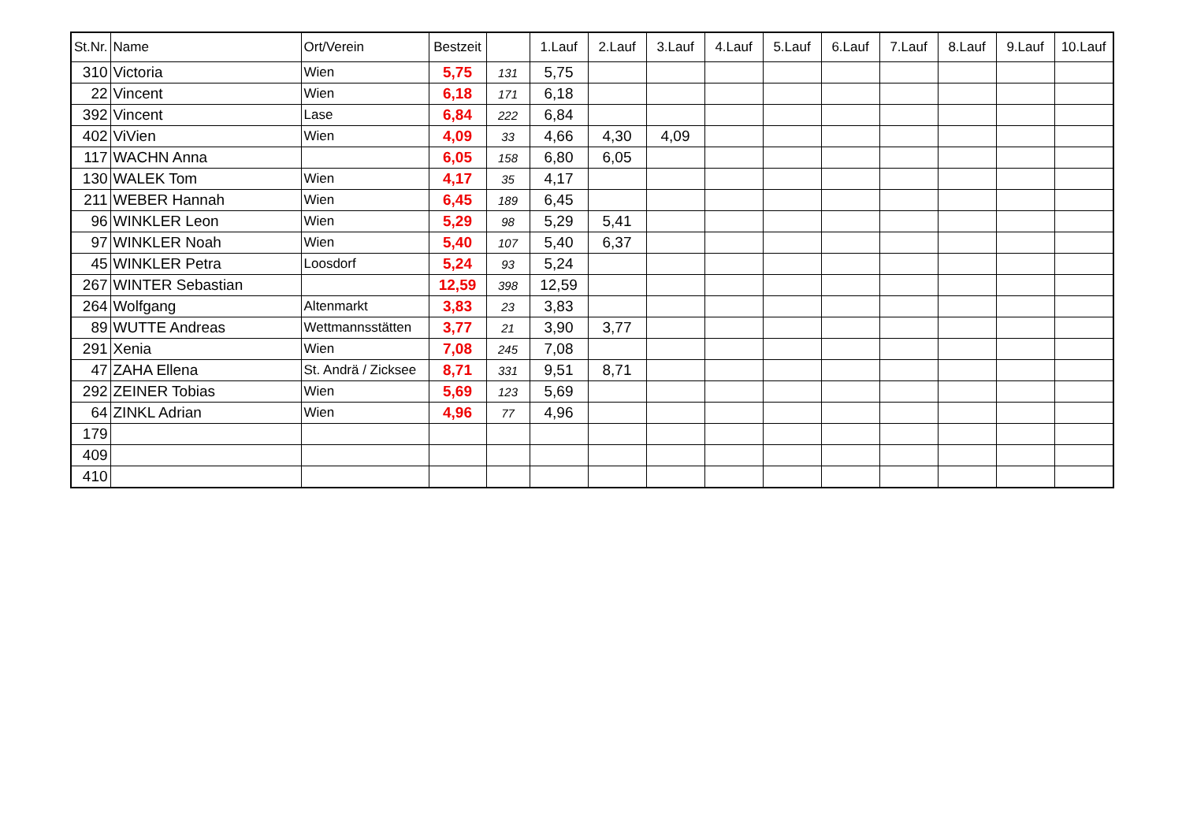| St.Nr. | Name | Ort/Verein | Bestzeit | | 1.Lauf | 2.Lauf | 3.Lauf | 4.Lauf | 5.Lauf | 6.Lauf | 7.Lauf | 8.Lauf | 9.Lauf | 10.Lauf |
| --- | --- | --- | --- | --- | --- | --- | --- | --- | --- | --- | --- | --- | --- | --- |
| 310 | Victoria | Wien | 5,75 | 131 | 5,75 | | | | | | | | | |
| 22 | Vincent | Wien | 6,18 | 171 | 6,18 | | | | | | | | | |
| 392 | Vincent | Lase | 6,84 | 222 | 6,84 | | | | | | | | | |
| 402 | ViVien | Wien | 4,09 | 33 | 4,66 | 4,30 | 4,09 | | | | | | | |
| 117 | WACHN Anna | | 6,05 | 158 | 6,80 | 6,05 | | | | | | | | |
| 130 | WALEK Tom | Wien | 4,17 | 35 | 4,17 | | | | | | | | | |
| 211 | WEBER Hannah | Wien | 6,45 | 189 | 6,45 | | | | | | | | | |
| 96 | WINKLER Leon | Wien | 5,29 | 98 | 5,29 | 5,41 | | | | | | | | |
| 97 | WINKLER Noah | Wien | 5,40 | 107 | 5,40 | 6,37 | | | | | | | | |
| 45 | WINKLER Petra | Loosdorf | 5,24 | 93 | 5,24 | | | | | | | | | |
| 267 | WINTER Sebastian | | 12,59 | 398 | 12,59 | | | | | | | | | |
| 264 | Wolfgang | Altenmarkt | 3,83 | 23 | 3,83 | | | | | | | | | |
| 89 | WUTTE Andreas | Wettmannsstätten | 3,77 | 21 | 3,90 | 3,77 | | | | | | | | |
| 291 | Xenia | Wien | 7,08 | 245 | 7,08 | | | | | | | | | |
| 47 | ZAHA Ellena | St. Andrä / Zicksee | 8,71 | 331 | 9,51 | 8,71 | | | | | | | | |
| 292 | ZEINER Tobias | Wien | 5,69 | 123 | 5,69 | | | | | | | | | |
| 64 | ZINKL Adrian | Wien | 4,96 | 77 | 4,96 | | | | | | | | | |
| 179 | | | | | | | | | | | | | | |
| 409 | | | | | | | | | | | | | | |
| 410 | | | | | | | | | | | | | | |